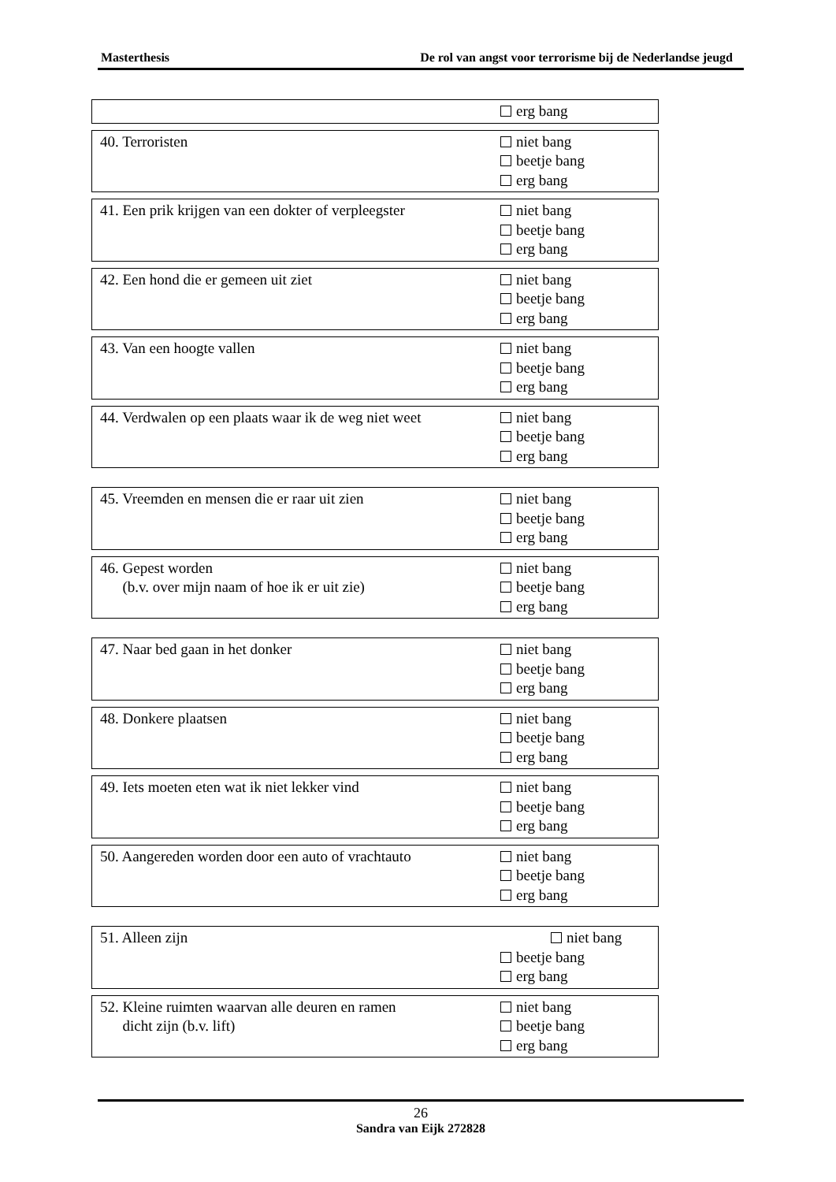Masterthesis De rol van angst voor terrorisme bij de Nederlandse jeugd
| | erg bang |
| 40. Terroristen | niet bang beetje bang erg bang |
| 41. Een prik krijgen van een dokter of verpleegster | niet bang beetje bang erg bang |
| 42. Een hond die er gemeen uit ziet | niet bang beetje bang erg bang |
| 43. Van een hoogte vallen | niet bang beetje bang erg bang |
| 44. Verdwalen op een plaats waar ik de weg niet weet | niet bang beetje bang erg bang |
| 45. Vreemden en mensen die er raar uit zien | niet bang beetje bang erg bang |
| 46. Gepest worden (b.v. over mijn naam of hoe ik er uit zie) | niet bang beetje bang erg bang |
| 47. Naar bed gaan in het donker | niet bang beetje bang erg bang |
| 48. Donkere plaatsen | niet bang beetje bang erg bang |
| 49. Iets moeten eten wat ik niet lekker vind | niet bang beetje bang erg bang |
| 50. Aangereden worden door een auto of vrachtauto | niet bang beetje bang erg bang |
| 51. Alleen zijn | niet bang beetje bang erg bang |
| 52. Kleine ruimten waarvan alle deuren en ramen dicht zijn (b.v. lift) | niet bang beetje bang erg bang |
26
Sandra van Eijk 272828